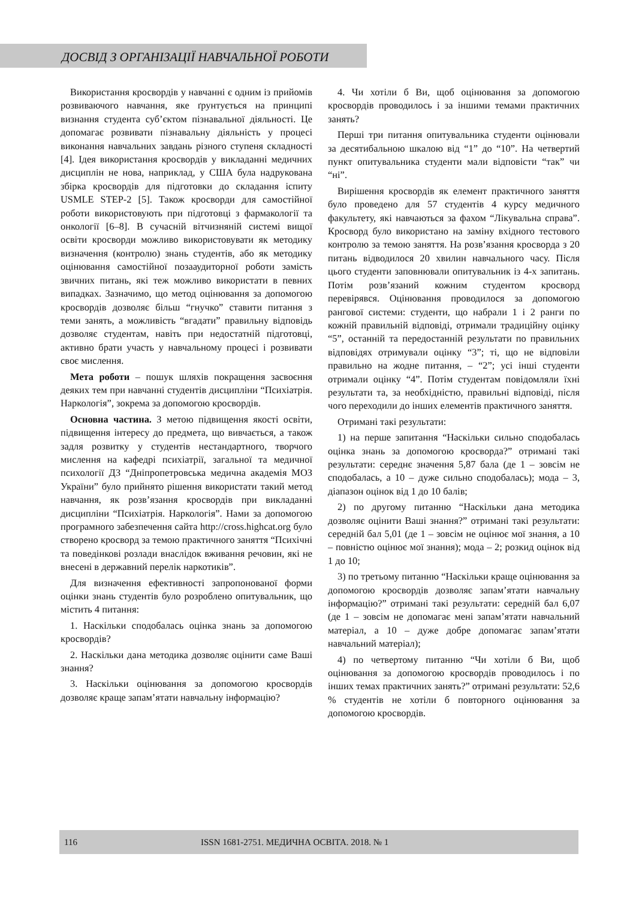ДОСВІД З ОРГАНІЗАЦІЇ НАВЧАЛЬНОЇ РОБОТИ
Використання кросвордів у навчанні є одним із прийомів розвиваючого навчання, яке ґрунтується на принципі визнання студента суб’єктом пізнавальної діяльності. Це допомагає розвивати пізнавальну діяльність у процесі виконання навчальних завдань різного ступеня складності [4]. Ідея використання кросвордів у викладанні медичних дисциплін не нова, наприклад, у США була надрукована збірка кросвордів для підготовки до складання іспиту USMLE STEP-2 [5]. Також кросворди для самостійної роботи використовують при підготовці з фармакології та онкології [6–8]. В сучасній вітчизняній системі вищої освіти кросворди можливо використовувати як методику визначення (контролю) знань студентів, або як методику оцінювання самостійної позааудиторної роботи замість звичних питань, які теж можливо використати в певних випадках. Зазначимо, що метод оцінювання за допомогою кросвордів дозволяє більш “гнучко” ставити питання з теми занять, а можливість “вгадати” правильну відповідь дозволяє студентам, навіть при недостатній підготовці, активно брати участь у навчальному процесі і розвивати своє мислення.
Мета роботи – пошук шляхів покращення засвоєння деяких тем при навчанні студентів дисципліни “Психіатрія. Наркологія”, зокрема за допомогою кросвордів.
Основна частина. З метою підвищення якості освіти, підвищення інтересу до предмета, що вивчається, а також задля розвитку у студентів нестандартного, творчого мислення на кафедрі психіатрії, загальної та медичної психології ДЗ “Дніпропетровська медична академія МОЗ України” було прийнято рішення використати такий метод навчання, як розв’язання кросвордів при викладанні дисципліни “Психіатрія. Наркологія”. Нами за допомогою програмного забезпечення сайта http://cross.highcat.org було створено кросворд за темою практичного заняття “Психічні та поведінкові розлади внаслідок вживання речовин, які не внесені в державний перелік наркотиків”.
Для визначення ефективності запропонованої форми оцінки знань студентів було розроблено опитувальник, що містить 4 питання:
1. Наскільки сподобалась оцінка знань за допомогою кросвордів?
2. Наскільки дана методика дозволяє оцінити саме Ваші знання?
3. Наскільки оцінювання за допомогою кросвордів дозволяє краще запам’ятати навчальну інформацію?
4. Чи хотіли б Ви, щоб оцінювання за допомогою кросвордів проводилось і за іншими темами практичних занять?
Перші три питання опитувальника студенти оцінювали за десятибальною шкалою від “1” до “10”. На четвертий пункт опитувальника студенти мали відповісти “так” чи “ні”.
Вирішення кросвордів як елемент практичного заняття було проведено для 57 студентів 4 курсу медичного факультету, які навчаються за фахом “Лікувальна справа”. Кросворд було використано на заміну вхідного тестового контролю за темою заняття. На розв’язання кросворда з 20 питань відводилося 20 хвилин навчального часу. Після цього студенти заповнювали опитувальник із 4-х запитань. Потім розв’язаний кожним студентом кросворд перевірявся. Оцінювання проводилося за допомогою рангової системи: студенти, що набрали 1 і 2 ранги по кожній правильній відповіді, отримали традиційну оцінку “5”, останній та передостанній результати по правильних відповідях отримували оцінку “3”; ті, що не відповіли правильно на жодне питання, – “2”; усі інші студенти отримали оцінку “4”. Потім студентам повідомляли їхні результати та, за необхідністю, правильні відповіді, після чого переходили до інших елементів практичного заняття.
Отримані такі результати:
1) на перше запитання “Наскільки сильно сподобалась оцінка знань за допомогою кросворда?” отримані такі результати: середнє значення 5,87 бала (де 1 – зовсім не сподобалась, а 10 – дуже сильно сподобалась); мода – 3, діапазон оцінок від 1 до 10 балів;
2) по другому питанню “Наскільки дана методика дозволяє оцінити Ваші знання?” отримані такі результати: середній бал 5,01 (де 1 – зовсім не оцінює мої знання, а 10 – повністю оцінює мої знання); мода – 2; розкид оцінок від 1 до 10;
3) по третьому питанню “Наскільки краще оцінювання за допомогою кросвордів дозволяє запам’ятати навчальну інформацію?” отримані такі результати: середній бал 6,07 (де 1 – зовсім не допомагає мені запам’ятати навчальний матеріал, а 10 – дуже добре допомагає запам’ятати навчальний матеріал);
4) по четвертому питанню “Чи хотіли б Ви, щоб оцінювання за допомогою кросвордів проводилось і по інших темах практичних занять?” отримані результати: 52,6 % студентів не хотіли б повторного оцінювання за допомогою кросвордів.
116 ISSN 1681-2751. МЕДИЧНА ОСВІТА. 2018. № 1